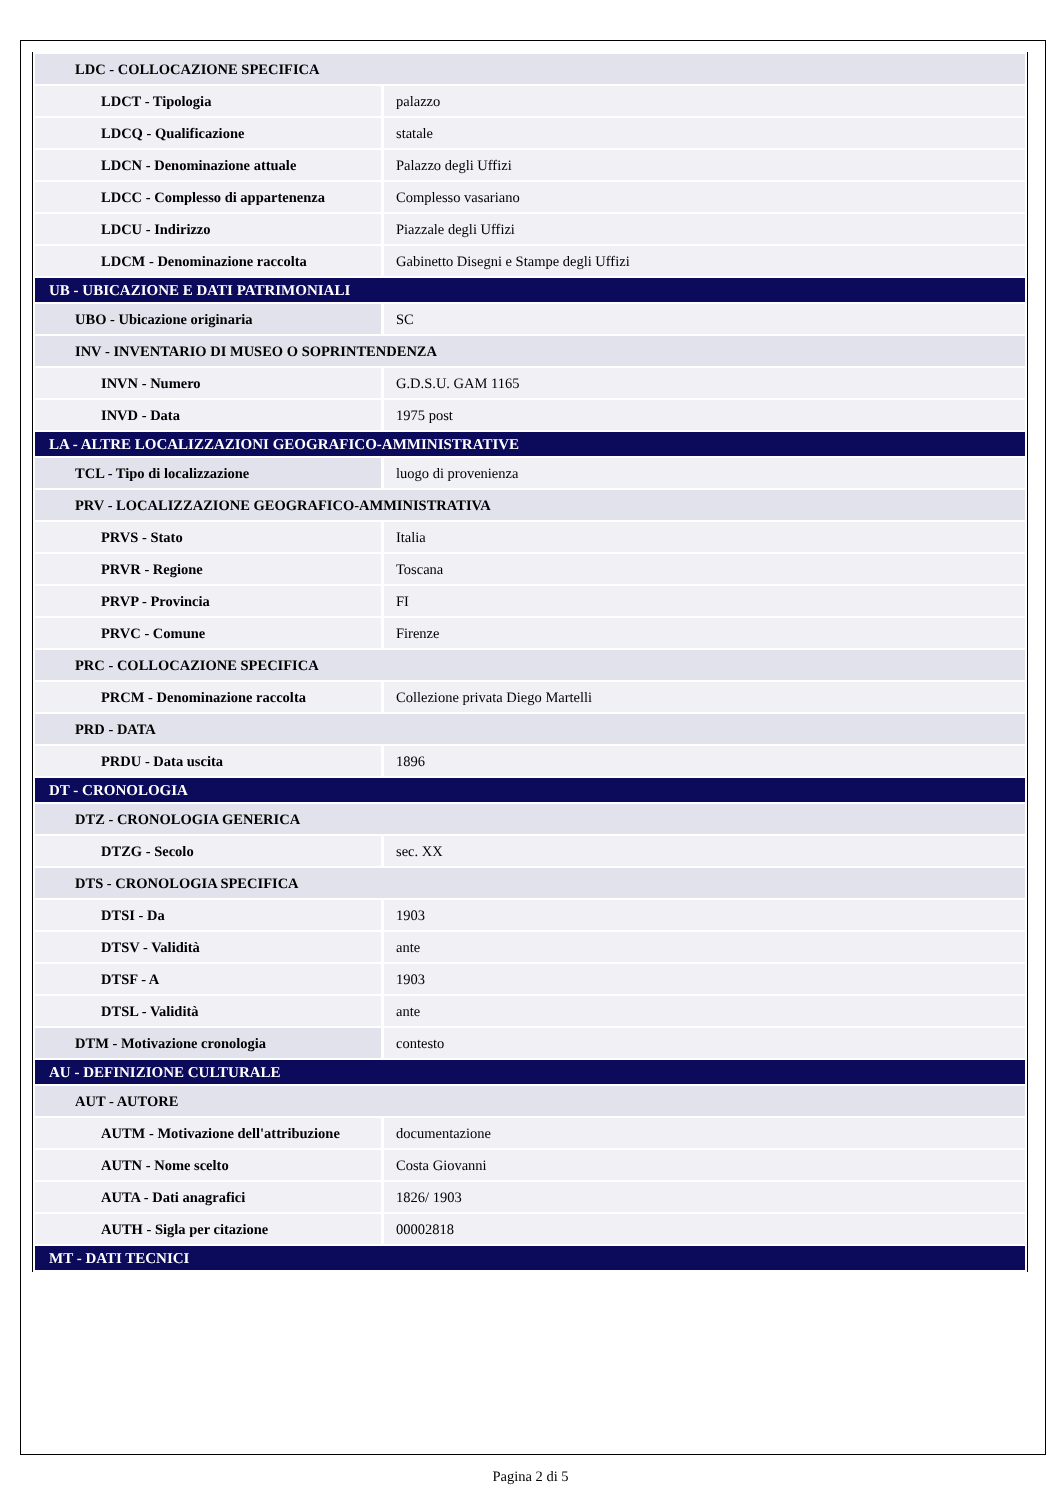| LDC - COLLOCAZIONE SPECIFICA | |
| LDCT - Tipologia | palazzo |
| LDCQ - Qualificazione | statale |
| LDCN - Denominazione attuale | Palazzo degli Uffizi |
| LDCC - Complesso di appartenenza | Complesso vasariano |
| LDCU - Indirizzo | Piazzale degli Uffizi |
| LDCM - Denominazione raccolta | Gabinetto Disegni e Stampe degli Uffizi |
| UB - UBICAZIONE E DATI PATRIMONIALI | |
| UBO - Ubicazione originaria | SC |
| INV - INVENTARIO DI MUSEO O SOPRINTENDENZA | |
| INVN - Numero | G.D.S.U. GAM 1165 |
| INVD - Data | 1975 post |
| LA - ALTRE LOCALIZZAZIONI GEOGRAFICO-AMMINISTRATIVE | |
| TCL - Tipo di localizzazione | luogo di provenienza |
| PRV - LOCALIZZAZIONE GEOGRAFICO-AMMINISTRATIVA | |
| PRVS - Stato | Italia |
| PRVR - Regione | Toscana |
| PRVP - Provincia | FI |
| PRVC - Comune | Firenze |
| PRC - COLLOCAZIONE SPECIFICA | |
| PRCM - Denominazione raccolta | Collezione privata Diego Martelli |
| PRD - DATA | |
| PRDU - Data uscita | 1896 |
| DT - CRONOLOGIA | |
| DTZ - CRONOLOGIA GENERICA | |
| DTZG - Secolo | sec. XX |
| DTS - CRONOLOGIA SPECIFICA | |
| DTSI - Da | 1903 |
| DTSV - Validità | ante |
| DTSF - A | 1903 |
| DTSL - Validità | ante |
| DTM - Motivazione cronologia | contesto |
| AU - DEFINIZIONE CULTURALE | |
| AUT - AUTORE | |
| AUTM - Motivazione dell'attribuzione | documentazione |
| AUTN - Nome scelto | Costa Giovanni |
| AUTA - Dati anagrafici | 1826/ 1903 |
| AUTH - Sigla per citazione | 00002818 |
| MT - DATI TECNICI | |
Pagina 2 di 5